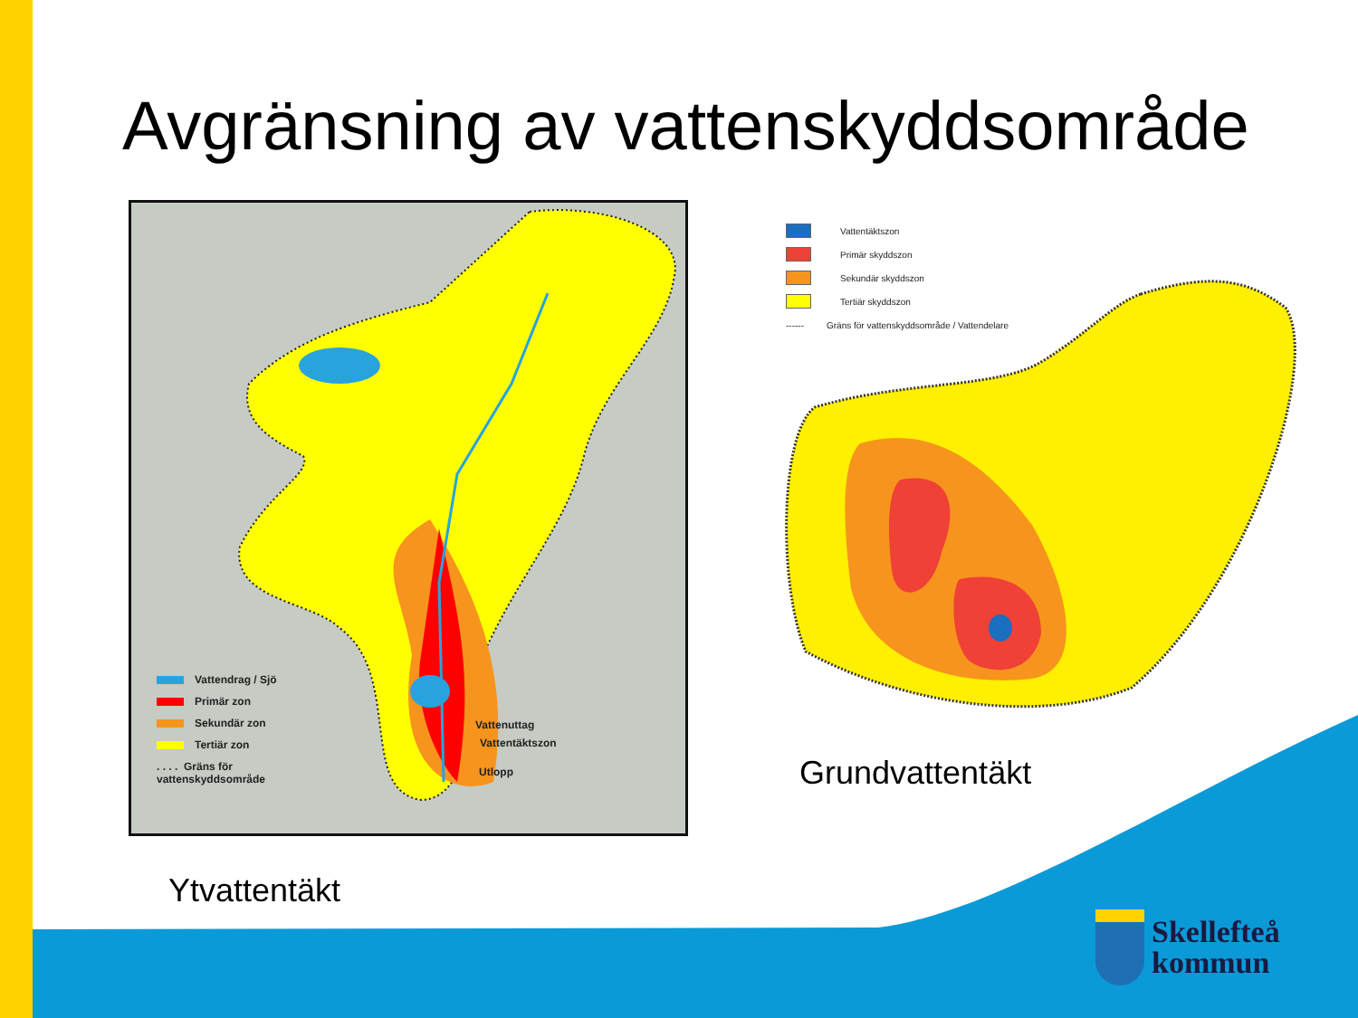Avgränsning av vattenskyddsområde
Vattendrag / Sjö
Primär zon
Sekundär zon
Tertiär zon
. . . . Gräns för
vattenskyddsområde
Vattenuttag
Vattentäktszon
Utlopp
Vattentäktszon
Primär skyddszon
Sekundär skyddszon
Tertiär skyddszon
------ Gräns för vattenskyddsområde / Vattendelare
Ytvattentäkt
Grundvattentäkt
Skellefteå
kommun